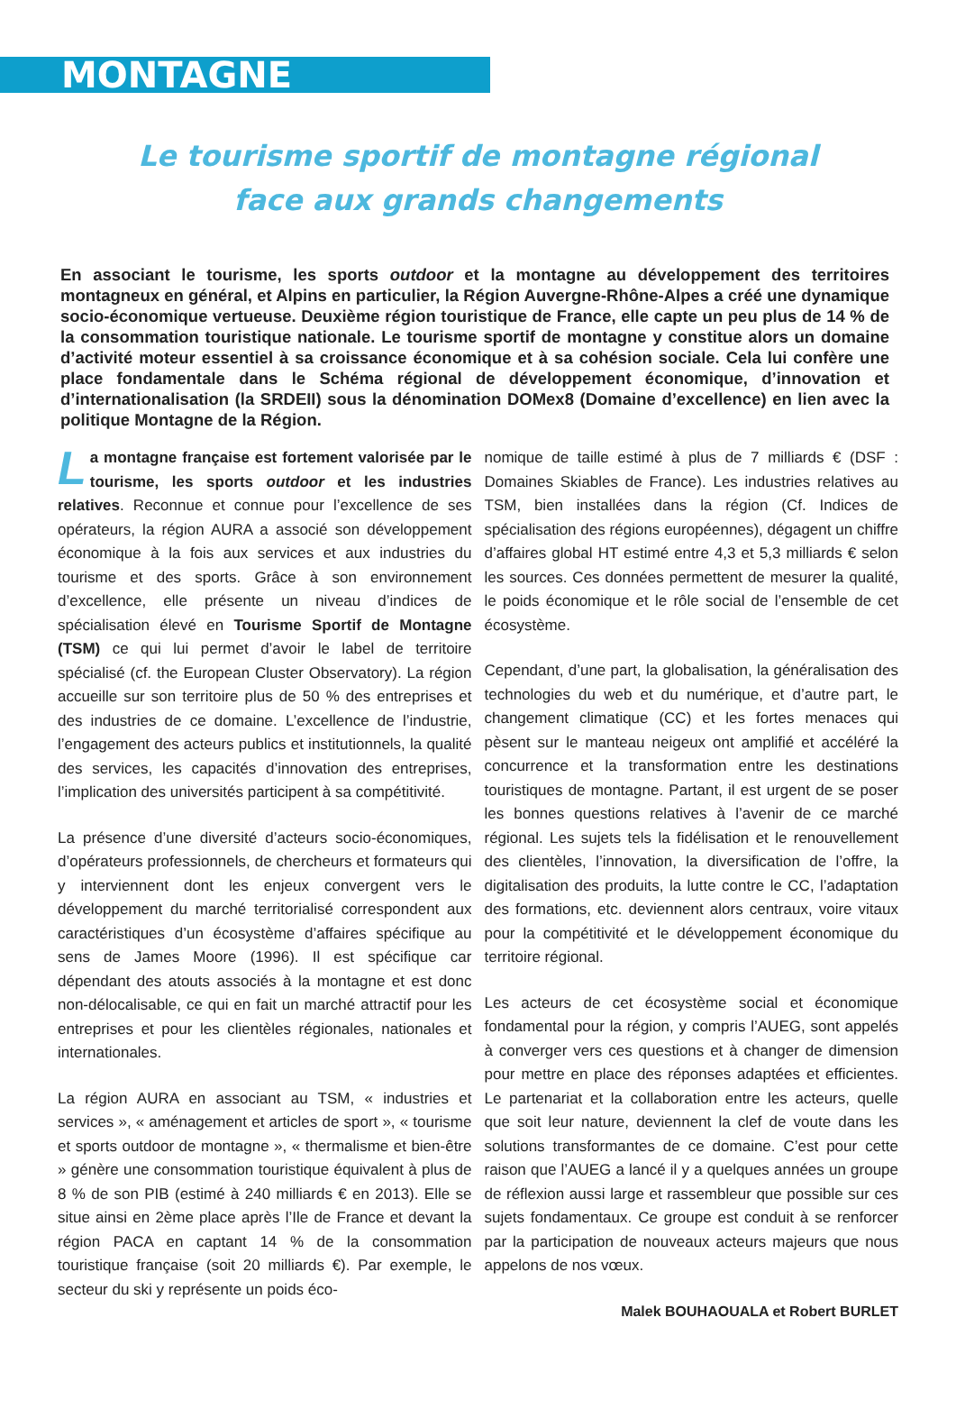MONTAGNE
Le tourisme sportif de montagne régional
face aux grands changements
En associant le tourisme, les sports outdoor et la montagne au développement des territoires montagneux en général, et Alpins en particulier, la Région Auvergne-Rhône-Alpes a créé une dynamique socio-économique vertueuse. Deuxième région touristique de France, elle capte un peu plus de 14 % de la consommation touristique nationale. Le tourisme sportif de montagne y constitue alors un domaine d’activité moteur essentiel à sa croissance économique et à sa cohésion sociale. Cela lui confère une place fondamentale dans le Schéma régional de développement économique, d’innovation et d’internationalisation (la SRDEII) sous la dénomination DOMex8 (Domaine d’excellence) en lien avec la politique Montagne de la Région.
La montagne française est fortement valorisée par le tourisme, les sports outdoor et les industries relatives. Reconnue et connue pour l’excellence de ses opérateurs, la région AURA a associé son développement économique à la fois aux services et aux industries du tourisme et des sports. Grâce à son environnement d’excellence, elle présente un niveau d’indices de spécialisation élevé en Tourisme Sportif de Montagne (TSM) ce qui lui permet d’avoir le label de territoire spécialisé (cf. the European Cluster Observatory). La région accueille sur son territoire plus de 50 % des entreprises et des industries de ce domaine. L’excellence de l’industrie, l’engagement des acteurs publics et institutionnels, la qualité des services, les capacités d’innovation des entreprises, l’implication des universités participent à sa compétitivité.
La présence d’une diversité d’acteurs socio-économiques, d’opérateurs professionnels, de chercheurs et formateurs qui y interviennent dont les enjeux convergent vers le développement du marché territorialisé correspondent aux caractéristiques d’un écosystème d’affaires spécifique au sens de James Moore (1996). Il est spécifique car dépendant des atouts associés à la montagne et est donc non-délocalisable, ce qui en fait un marché attractif pour les entreprises et pour les clientèles régionales, nationales et internationales.
La région AURA en associant au TSM, « industries et services », « aménagement et articles de sport », « tourisme et sports outdoor de montagne », « thermalisme et bien-être » génère une consommation touristique équivalent à plus de 8 % de son PIB (estimé à 240 milliards € en 2013). Elle se situe ainsi en 2ème place après l’Ile de France et devant la région PACA en captant 14 % de la consommation touristique française (soit 20 milliards €). Par exemple, le secteur du ski y représente un poids éco-
nomique de taille estimé à plus de 7 milliards € (DSF : Domaines Skiables de France). Les industries relatives au TSM, bien installées dans la région (Cf. Indices de spécialisation des régions européennes), dégagent un chiffre d’affaires global HT estimé entre 4,3 et 5,3 milliards € selon les sources. Ces données permettent de mesurer la qualité, le poids économique et le rôle social de l’ensemble de cet écosystème.
Cependant, d’une part, la globalisation, la généralisation des technologies du web et du numérique, et d’autre part, le changement climatique (CC) et les fortes menaces qui pèsent sur le manteau neigeux ont amplifié et accéléré la concurrence et la transformation entre les destinations touristiques de montagne. Partant, il est urgent de se poser les bonnes questions relatives à l’avenir de ce marché régional. Les sujets tels la fidélisation et le renouvellement des clientèles, l’innovation, la diversification de l’offre, la digitalisation des produits, la lutte contre le CC, l’adaptation des formations, etc. deviennent alors centraux, voire vitaux pour la compétitivité et le développement économique du territoire régional.
Les acteurs de cet écosystème social et économique fondamental pour la région, y compris l’AUEG, sont appelés à converger vers ces questions et à changer de dimension pour mettre en place des réponses adaptées et efficientes. Le partenariat et la collaboration entre les acteurs, quelle que soit leur nature, deviennent la clef de voute dans les solutions transformantes de ce domaine. C’est pour cette raison que l’AUEG a lancé il y a quelques années un groupe de réflexion aussi large et rassembleur que possible sur ces sujets fondamentaux. Ce groupe est conduit à se renforcer par la participation de nouveaux acteurs majeurs que nous appelons de nos vœux.
Malek BOUHAOUALA et Robert BURLET